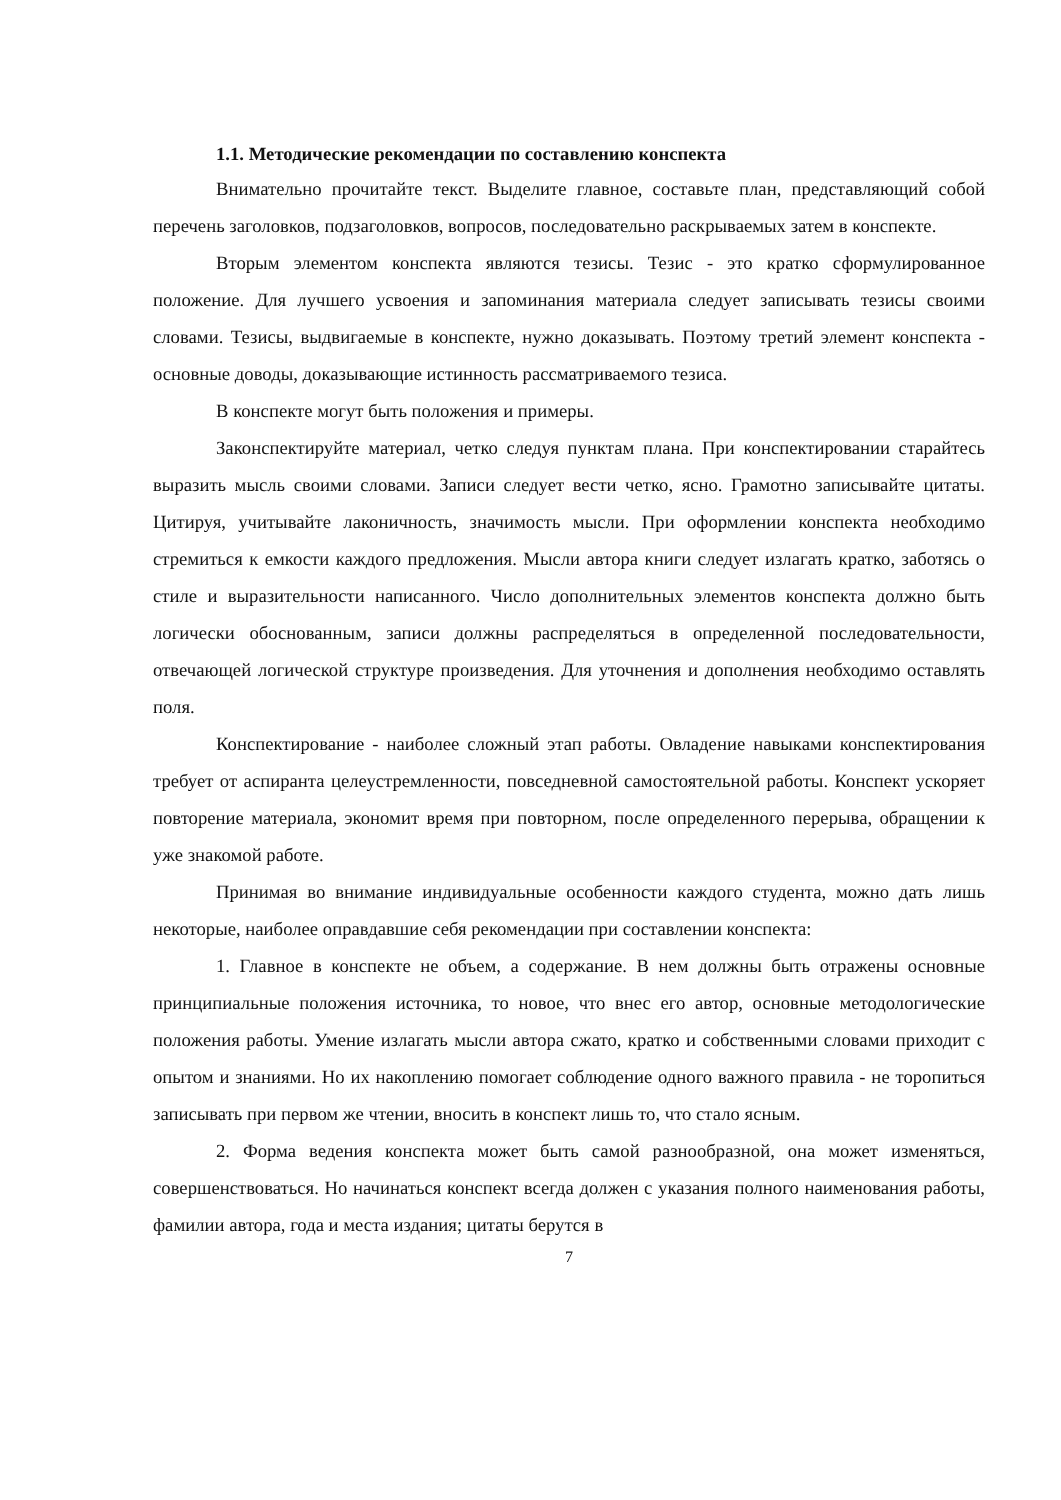1.1. Методические рекомендации по составлению конспекта
Внимательно прочитайте текст. Выделите главное, составьте план, представляющий собой перечень заголовков, подзаголовков, вопросов, последовательно раскрываемых затем в конспекте.
Вторым элементом конспекта являются тезисы. Тезис - это кратко сформулированное положение. Для лучшего усвоения и запоминания материала следует записывать тезисы своими словами. Тезисы, выдвигаемые в конспекте, нужно доказывать. Поэтому третий элемент конспекта - основные доводы, доказывающие истинность рассматриваемого тезиса.
В конспекте могут быть положения и примеры.
Законспектируйте материал, четко следуя пунктам плана. При конспектировании старайтесь выразить мысль своими словами. Записи следует вести четко, ясно. Грамотно записывайте цитаты. Цитируя, учитывайте лаконичность, значимость мысли. При оформлении конспекта необходимо стремиться к емкости каждого предложения. Мысли автора книги следует излагать кратко, заботясь о стиле и выразительности написанного. Число дополнительных элементов конспекта должно быть логически обоснованным, записи должны распределяться в определенной последовательности, отвечающей логической структуре произведения. Для уточнения и дополнения необходимо оставлять поля.
Конспектирование - наиболее сложный этап работы. Овладение навыками конспектирования требует от аспиранта целеустремленности, повседневной самостоятельной работы. Конспект ускоряет повторение материала, экономит время при повторном, после определенного перерыва, обращении к уже знакомой работе.
Принимая во внимание индивидуальные особенности каждого студента, можно дать лишь некоторые, наиболее оправдавшие себя рекомендации при составлении конспекта:
1. Главное в конспекте не объем, а содержание. В нем должны быть отражены основные принципиальные положения источника, то новое, что внес его автор, основные методологические положения работы. Умение излагать мысли автора сжато, кратко и собственными словами приходит с опытом и знаниями. Но их накоплению помогает соблюдение одного важного правила - не торопиться записывать при первом же чтении, вносить в конспект лишь то, что стало ясным.
2. Форма ведения конспекта может быть самой разнообразной, она может изменяться, совершенствоваться. Но начинаться конспект всегда должен с указания полного наименования работы, фамилии автора, года и места издания; цитаты берутся в
7